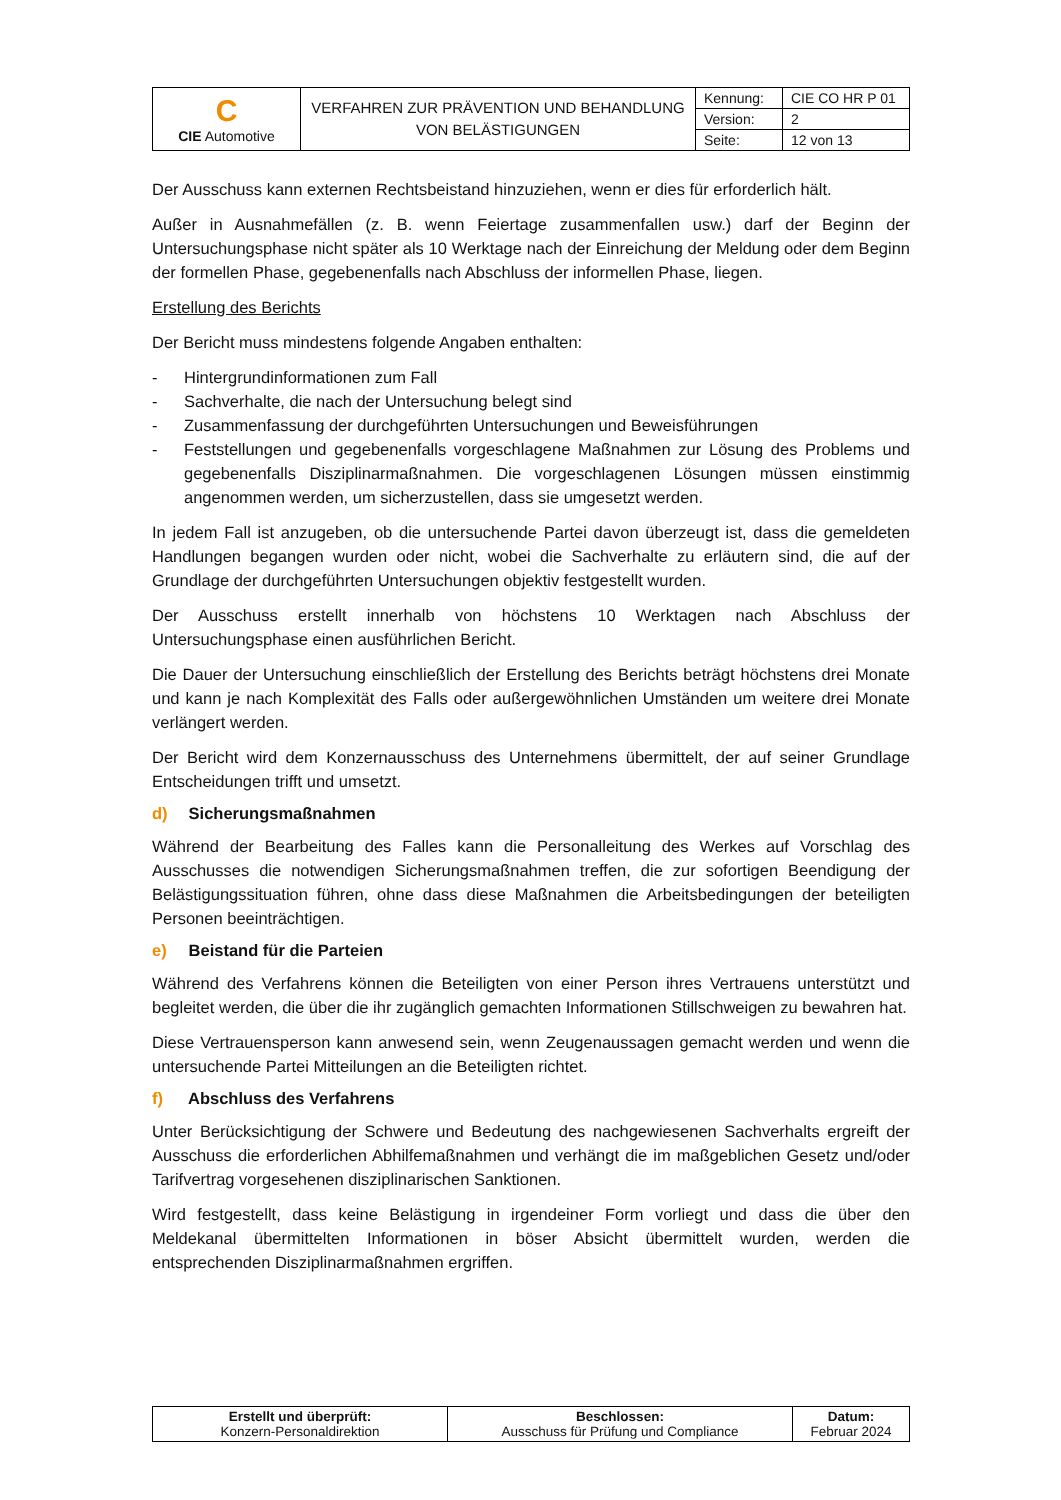| C CIE Automotive | VERFAHREN ZUR PRÄVENTION UND BEHANDLUNG VON BELÄSTIGUNGEN | Kennung: | CIE CO HR P 01 |
| | | Version: | 2 |
| | | Seite: | 12 von 13 |
Der Ausschuss kann externen Rechtsbeistand hinzuziehen, wenn er dies für erforderlich hält.
Außer in Ausnahmefällen (z. B. wenn Feiertage zusammenfallen usw.) darf der Beginn der Untersuchungsphase nicht später als 10 Werktage nach der Einreichung der Meldung oder dem Beginn der formellen Phase, gegebenenfalls nach Abschluss der informellen Phase, liegen.
Erstellung des Berichts
Der Bericht muss mindestens folgende Angaben enthalten:
- Hintergrundinformationen zum Fall
- Sachverhalte, die nach der Untersuchung belegt sind
- Zusammenfassung der durchgeführten Untersuchungen und Beweisführungen
- Feststellungen und gegebenenfalls vorgeschlagene Maßnahmen zur Lösung des Problems und gegebenenfalls Disziplinarmaßnahmen. Die vorgeschlagenen Lösungen müssen einstimmig angenommen werden, um sicherzustellen, dass sie umgesetzt werden.
In jedem Fall ist anzugeben, ob die untersuchende Partei davon überzeugt ist, dass die gemeldeten Handlungen begangen wurden oder nicht, wobei die Sachverhalte zu erläutern sind, die auf der Grundlage der durchgeführten Untersuchungen objektiv festgestellt wurden.
Der Ausschuss erstellt innerhalb von höchstens 10 Werktagen nach Abschluss der Untersuchungsphase einen ausführlichen Bericht.
Die Dauer der Untersuchung einschließlich der Erstellung des Berichts beträgt höchstens drei Monate und kann je nach Komplexität des Falls oder außergewöhnlichen Umständen um weitere drei Monate verlängert werden.
Der Bericht wird dem Konzernausschuss des Unternehmens übermittelt, der auf seiner Grundlage Entscheidungen trifft und umsetzt.
d) Sicherungsmaßnahmen
Während der Bearbeitung des Falles kann die Personalleitung des Werkes auf Vorschlag des Ausschusses die notwendigen Sicherungsmaßnahmen treffen, die zur sofortigen Beendigung der Belästigungssituation führen, ohne dass diese Maßnahmen die Arbeitsbedingungen der beteiligten Personen beeinträchtigen.
e) Beistand für die Parteien
Während des Verfahrens können die Beteiligten von einer Person ihres Vertrauens unterstützt und begleitet werden, die über die ihr zugänglich gemachten Informationen Stillschweigen zu bewahren hat.
Diese Vertrauensperson kann anwesend sein, wenn Zeugenaussagen gemacht werden und wenn die untersuchende Partei Mitteilungen an die Beteiligten richtet.
f) Abschluss des Verfahrens
Unter Berücksichtigung der Schwere und Bedeutung des nachgewiesenen Sachverhalts ergreift der Ausschuss die erforderlichen Abhilfemaßnahmen und verhängt die im maßgeblichen Gesetz und/oder Tarifvertrag vorgesehenen disziplinarischen Sanktionen.
Wird festgestellt, dass keine Belästigung in irgendeiner Form vorliegt und dass die über den Meldekanal übermittelten Informationen in böser Absicht übermittelt wurden, werden die entsprechenden Disziplinarmaßnahmen ergriffen.
| Erstellt und überprüft: Konzern-Personaldirektion | Beschlossen: Ausschuss für Prüfung und Compliance | Datum: Februar 2024 |